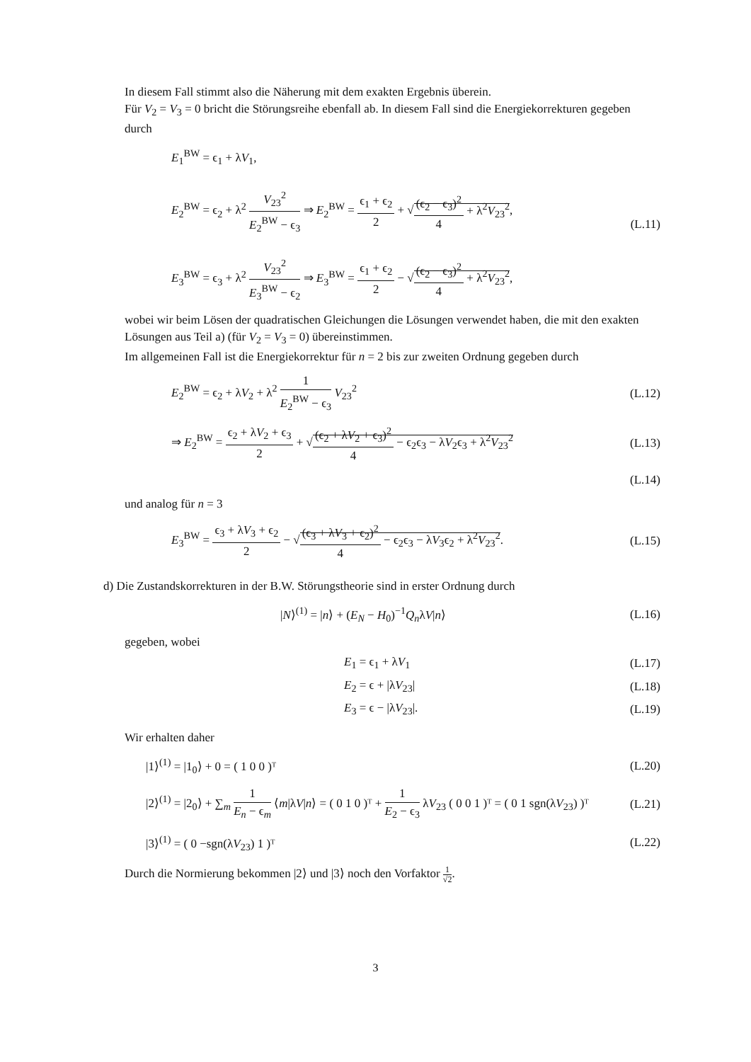In diesem Fall stimmt also die Näherung mit dem exakten Ergebnis überein.
Für V<sub>2</sub> = V<sub>3</sub> = 0 bricht die Störungsreihe ebenfall ab. In diesem Fall sind die Energiekorrekturen gegeben durch
E<sub>1</sub><sup>BW</sup> = ϵ<sub>1</sub> + λV<sub>1</sub>,
E<sub>2</sub><sup>BW</sup> = ϵ<sub>2</sub> + λ<sup>2</sup> V<sub>23</sub><sup>2</sup> E<sub>2</sub><sup>BW</sup> − ϵ<sub>3</sub> ⇒ E<sub>2</sub><sup>BW</sup> = ϵ<sub>1</sub> + ϵ<sub>2</sub> 2 + √(ϵ<sub>2</sub> − ϵ<sub>3</sub>)<sup>2</sup> 4 + λ<sup>2</sup>V<sub>23</sub><sup>2</sup>,
E<sub>3</sub><sup>BW</sup> = ϵ<sub>3</sub> + λ<sup>2</sup> V<sub>23</sub><sup>2</sup> E<sub>3</sub><sup>BW</sup> − ϵ<sub>2</sub> ⇒ E<sub>3</sub><sup>BW</sup> = ϵ<sub>1</sub> + ϵ<sub>2</sub> 2 − √(ϵ<sub>2</sub> − ϵ<sub>3</sub>)<sup>2</sup> 4 + λ<sup>2</sup>V<sub>23</sub><sup>2</sup>,
(L.11)
wobei wir beim Lösen der quadratischen Gleichungen die Lösungen verwendet haben, die mit den exakten Lösungen aus Teil a) (für V<sub>2</sub> = V<sub>3</sub> = 0) übereinstimmen.
Im allgemeinen Fall ist die Energiekorrektur für n = 2 bis zur zweiten Ordnung gegeben durch
E<sub>2</sub><sup>BW</sup> = ϵ<sub>2</sub> + λV<sub>2</sub> + λ<sup>2</sup> 1 E<sub>2</sub><sup>BW</sup> − ϵ<sub>3</sub> V<sub>23</sub><sup>2</sup>
(L.12)
⇒ E<sub>2</sub><sup>BW</sup> = ϵ<sub>2</sub> + λV<sub>2</sub> + ϵ<sub>3</sub> 2 + √(ϵ<sub>2</sub> + λV<sub>2</sub> + ϵ<sub>3</sub>)<sup>2</sup> 4 − ϵ<sub>2</sub>ϵ<sub>3</sub> − λV<sub>2</sub>ϵ<sub>3</sub> + λ<sup>2</sup>V<sub>23</sub><sup>2</sup>
(L.13)
(L.14)
und analog für n = 3
E<sub>3</sub><sup>BW</sup> = ϵ<sub>3</sub> + λV<sub>3</sub> + ϵ<sub>2</sub> 2 − √(ϵ<sub>3</sub> + λV<sub>3</sub> + ϵ<sub>2</sub>)<sup>2</sup> 4 − ϵ<sub>2</sub>ϵ<sub>3</sub> − λV<sub>3</sub>ϵ<sub>2</sub> + λ<sup>2</sup>V<sub>23</sub><sup>2</sup>.
(L.15)
d) Die Zustandskorrekturen in der B.W. Störungstheorie sind in erster Ordnung durch
|N⟩<sup>(1)</sup> = |n⟩ + (E<sub>N</sub> − H<sub>0</sub>)<sup>−1</sup>Q<sub>n</sub>λV|n⟩
(L.16)
gegeben, wobei
E<sub>1</sub> = ϵ<sub>1</sub> + λV<sub>1</sub> (L.17)
E<sub>2</sub> = ϵ + |λV<sub>23</sub>| (L.18)
E<sub>3</sub> = ϵ − |λV<sub>23</sub>|. (L.19)
Wir erhalten daher
|1⟩<sup>(1)</sup> = |1<sub>0</sub>⟩ + 0 = ( 1 0 0 )ᵀ (L.20)
|2⟩<sup>(1)</sup> = |2<sub>0</sub>⟩ + ∑<sub>m</sub> 1 E<sub>n</sub> − ϵ<sub>m</sub> ⟨m|λV|n⟩ = ( 0 1 0 )ᵀ + 1 E<sub>2</sub> − ϵ<sub>3</sub> λV<sub>23</sub> ( 0 0 1 )ᵀ = ( 0 1 sgn(λV<sub>23</sub>) )ᵀ
(L.21)
|3⟩<sup>(1)</sup> = ( 0 −sgn(λV<sub>23</sub>) 1 )ᵀ (L.22)
Durch die Normierung bekommen |2⟩ und |3⟩ noch den Vorfaktor 1 √2.
3